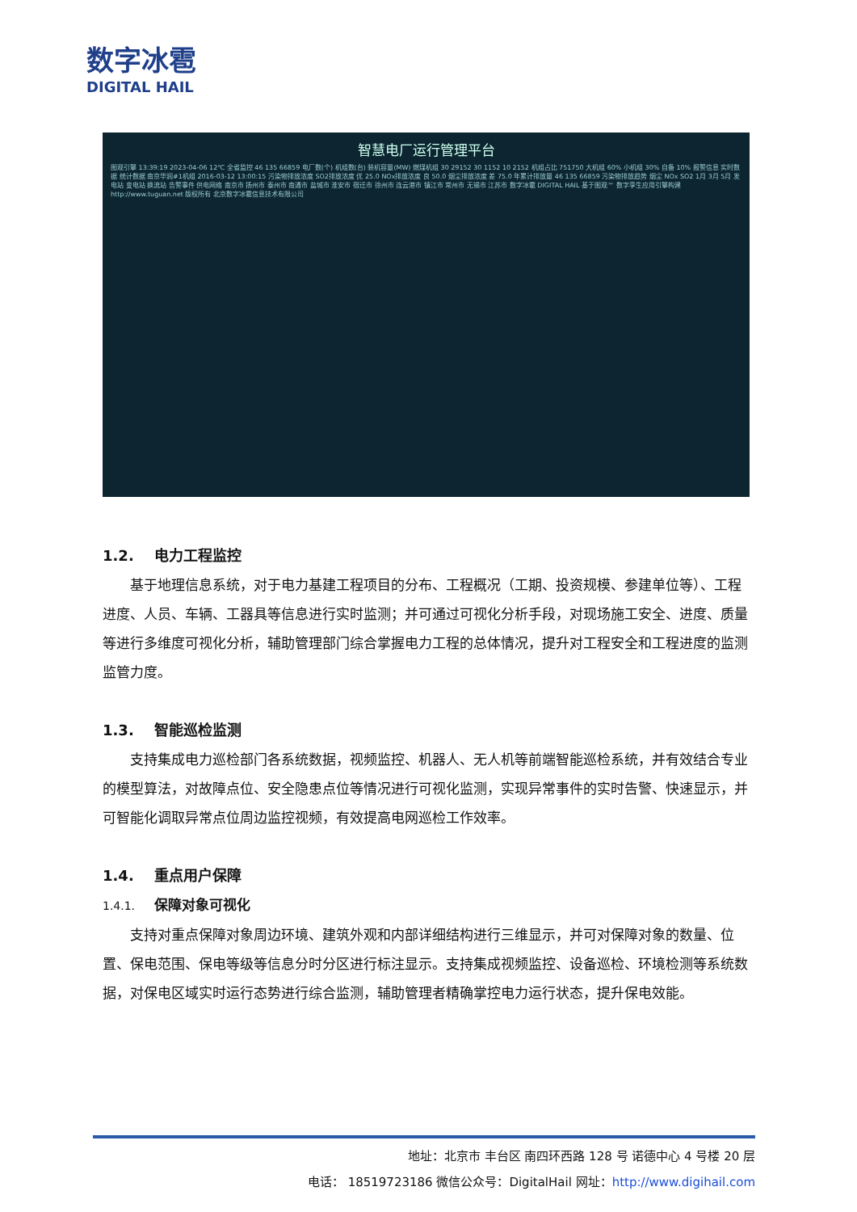数字冰雹
DIGITAL HAIL
智慧电厂运行管理平台
图观引擎 13:39:19 2023-04-06 12℃ 全省监控 46 135 66859 电厂数(个) 机组数(台) 装机容量(MW) 燃煤机组 30 29152 30 1152 10 2152 机组占比 751750 大机组 60% 小机组 30% 自备 10% 报警信息 实时数据 统计数据 南京华润#1机组 2016-03-12 13:00:15 污染物排放浓度 SO2排放浓度 优 25.0 NOx排放浓度 良 50.0 烟尘排放浓度 差 75.0 年累计排放量 46 135 66859 污染物排放趋势 烟尘 NOx SO2 1月 3月 5月 发电站 变电站 换流站 告警事件 供电网络 南京市 扬州市 泰州市 南通市 盐城市 淮安市 宿迁市 徐州市 连云港市 镇江市 常州市 无锡市 江苏市 数字冰雹 DIGITAL HAIL 基于图观™ 数字孪生应用引擎构建http://www.tuguan.net 版权所有 北京数字冰雹信息技术有限公司
1.2. 电力工程监控
基于地理信息系统，对于电力基建工程项目的分布、工程概况（工期、投资规模、参建单位等）、工程进度、人员、车辆、工器具等信息进行实时监测；并可通过可视化分析手段，对现场施工安全、进度、质量等进行多维度可视化分析，辅助管理部门综合掌握电力工程的总体情况，提升对工程安全和工程进度的监测监管力度。
1.3. 智能巡检监测
支持集成电力巡检部门各系统数据，视频监控、机器人、无人机等前端智能巡检系统，并有效结合专业的模型算法，对故障点位、安全隐患点位等情况进行可视化监测，实现异常事件的实时告警、快速显示，并可智能化调取异常点位周边监控视频，有效提高电网巡检工作效率。
1.4. 重点用户保障
1.4.1. 保障对象可视化
支持对重点保障对象周边环境、建筑外观和内部详细结构进行三维显示，并可对保障对象的数量、位置、保电范围、保电等级等信息分时分区进行标注显示。支持集成视频监控、设备巡检、环境检测等系统数据，对保电区域实时运行态势进行综合监测，辅助管理者精确掌控电力运行状态，提升保电效能。
地址：北京市 丰台区 南四环西路 128 号 诺德中心 4 号楼 20 层
电话： 18519723186 微信公众号：DigitalHail 网址：http://www.digihail.com